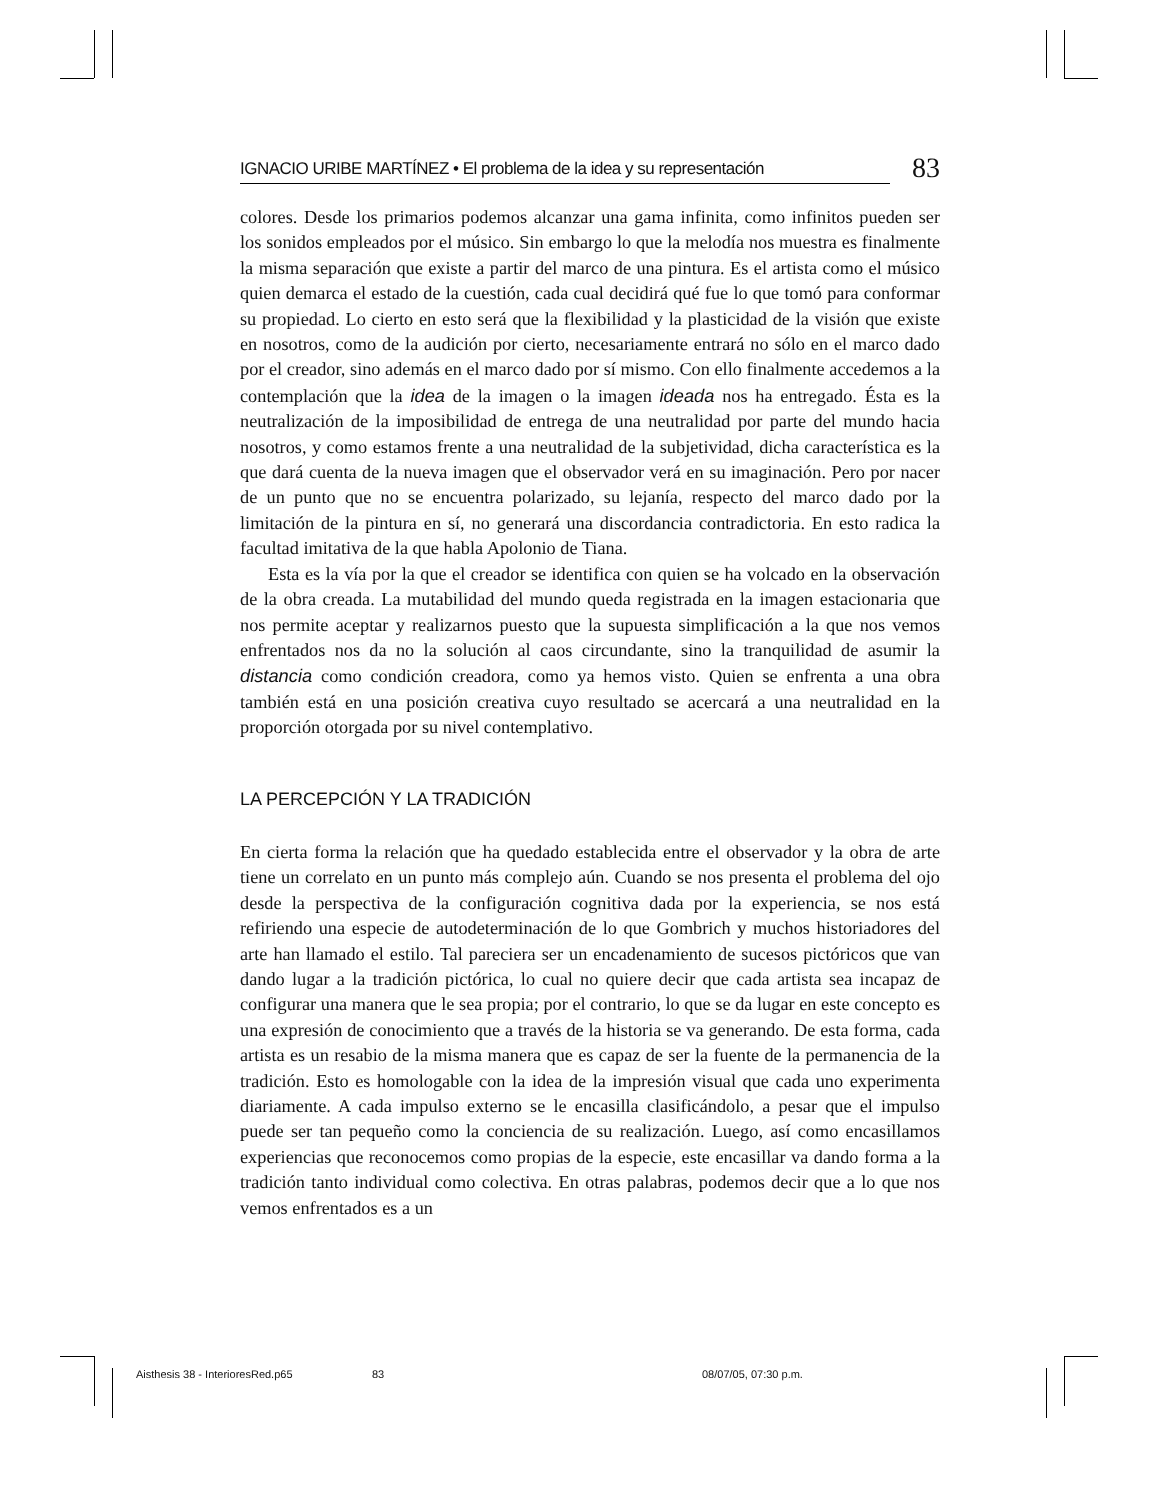IGNACIO URIBE MARTÍNEZ • El problema de la idea y su representación 83
colores. Desde los primarios podemos alcanzar una gama infinita, como infinitos pueden ser los sonidos empleados por el músico. Sin embargo lo que la melodía nos muestra es finalmente la misma separación que existe a partir del marco de una pintura. Es el artista como el músico quien demarca el estado de la cuestión, cada cual decidirá qué fue lo que tomó para conformar su propiedad. Lo cierto en esto será que la flexibilidad y la plasticidad de la visión que existe en nosotros, como de la audición por cierto, necesariamente entrará no sólo en el marco dado por el creador, sino además en el marco dado por sí mismo. Con ello finalmente accedemos a la contemplación que la idea de la imagen o la imagen ideada nos ha entregado. Ésta es la neutralización de la imposibilidad de entrega de una neutralidad por parte del mundo hacia nosotros, y como estamos frente a una neutralidad de la subjetividad, dicha característica es la que dará cuenta de la nueva imagen que el observador verá en su imaginación. Pero por nacer de un punto que no se encuentra polarizado, su lejanía, respecto del marco dado por la limitación de la pintura en sí, no generará una discordancia contradictoria. En esto radica la facultad imitativa de la que habla Apolonio de Tiana.
Esta es la vía por la que el creador se identifica con quien se ha volcado en la observación de la obra creada. La mutabilidad del mundo queda registrada en la imagen estacionaria que nos permite aceptar y realizarnos puesto que la supuesta simplificación a la que nos vemos enfrentados nos da no la solución al caos circundante, sino la tranquilidad de asumir la distancia como condición creadora, como ya hemos visto. Quien se enfrenta a una obra también está en una posición creativa cuyo resultado se acercará a una neutralidad en la proporción otorgada por su nivel contemplativo.
LA PERCEPCIÓN Y LA TRADICIÓN
En cierta forma la relación que ha quedado establecida entre el observador y la obra de arte tiene un correlato en un punto más complejo aún. Cuando se nos presenta el problema del ojo desde la perspectiva de la configuración cognitiva dada por la experiencia, se nos está refiriendo una especie de autodeterminación de lo que Gombrich y muchos historiadores del arte han llamado el estilo. Tal pareciera ser un encadenamiento de sucesos pictóricos que van dando lugar a la tradición pictórica, lo cual no quiere decir que cada artista sea incapaz de configurar una manera que le sea propia; por el contrario, lo que se da lugar en este concepto es una expresión de conocimiento que a través de la historia se va generando. De esta forma, cada artista es un resabio de la misma manera que es capaz de ser la fuente de la permanencia de la tradición. Esto es homologable con la idea de la impresión visual que cada uno experimenta diariamente. A cada impulso externo se le encasilla clasificándolo, a pesar que el impulso puede ser tan pequeño como la conciencia de su realización. Luego, así como encasillamos experiencias que reconocemos como propias de la especie, este encasillar va dando forma a la tradición tanto individual como colectiva. En otras palabras, podemos decir que a lo que nos vemos enfrentados es a un
Aisthesis 38 - InterioresRed.p65 83 08/07/05, 07:30 p.m.